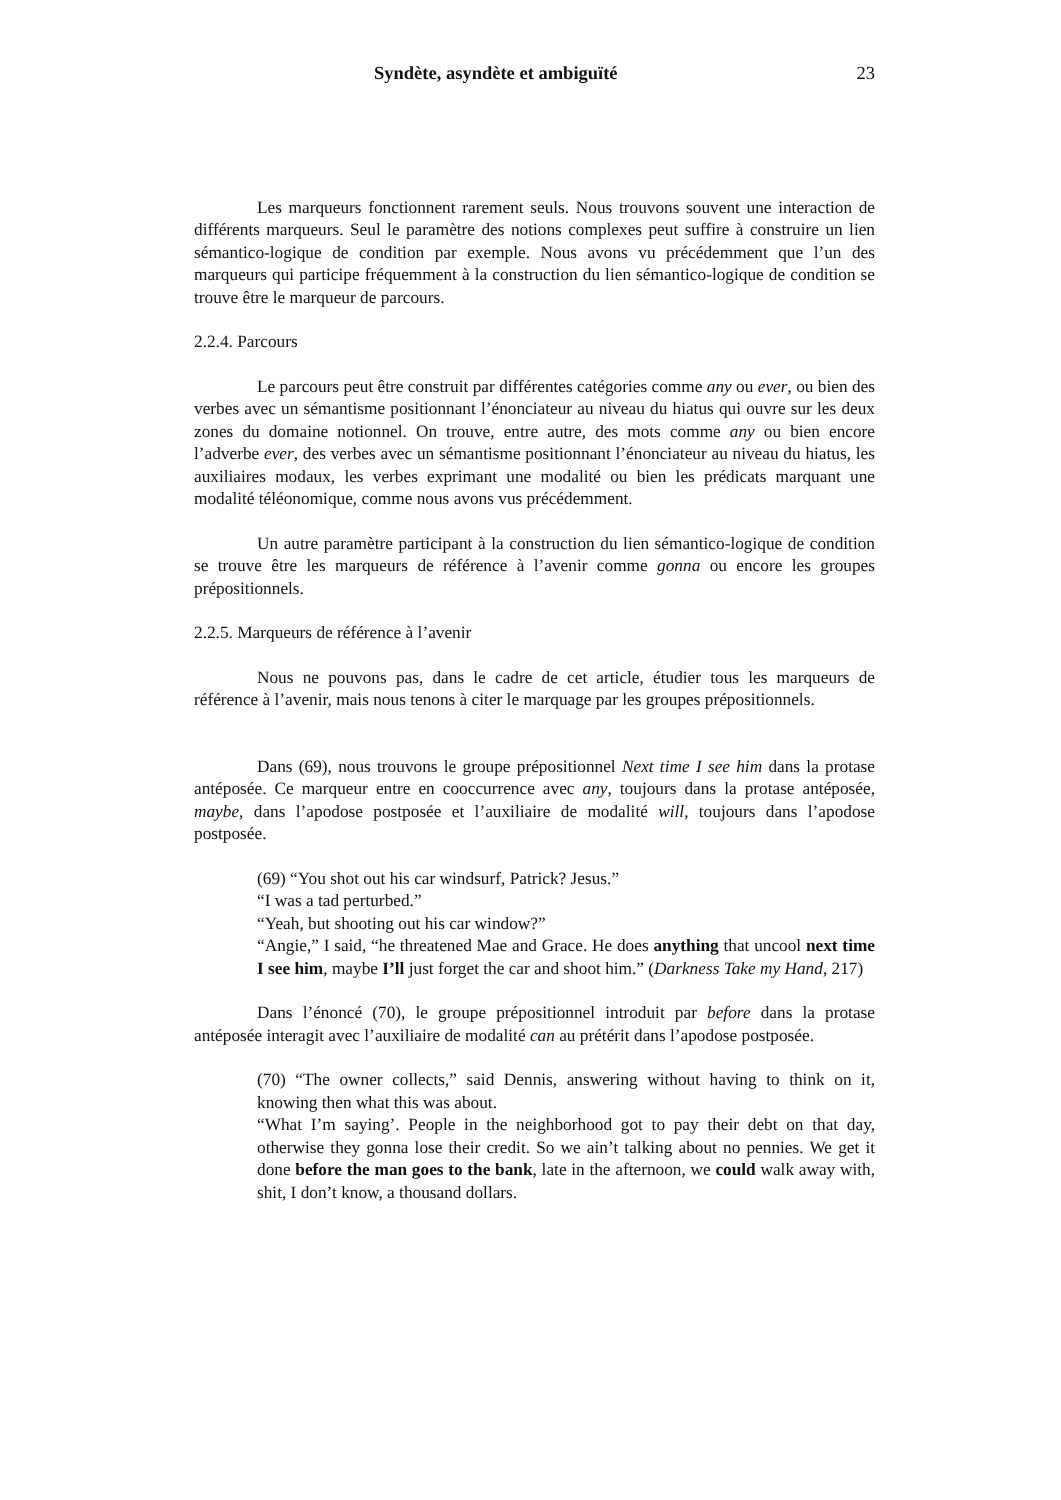Syndète, asyndète et ambiguïté 23
Les marqueurs fonctionnent rarement seuls. Nous trouvons souvent une interaction de différents marqueurs. Seul le paramètre des notions complexes peut suffire à construire un lien sémantico-logique de condition par exemple. Nous avons vu précédemment que l’un des marqueurs qui participe fréquemment à la construction du lien sémantico-logique de condition se trouve être le marqueur de parcours.
2.2.4. Parcours
Le parcours peut être construit par différentes catégories comme any ou ever, ou bien des verbes avec un sémantisme positionnant l’énonciateur au niveau du hiatus qui ouvre sur les deux zones du domaine notionnel. On trouve, entre autre, des mots comme any ou bien encore l’adverbe ever, des verbes avec un sémantisme positionnant l’énonciateur au niveau du hiatus, les auxiliaires modaux, les verbes exprimant une modalité ou bien les prédicats marquant une modalité téléonomique, comme nous avons vus précédemment.
Un autre paramètre participant à la construction du lien sémantico-logique de condition se trouve être les marqueurs de référence à l’avenir comme gonna ou encore les groupes prépositionnels.
2.2.5. Marqueurs de référence à l’avenir
Nous ne pouvons pas, dans le cadre de cet article, étudier tous les marqueurs de référence à l’avenir, mais nous tenons à citer le marquage par les groupes prépositionnels.
Dans (69), nous trouvons le groupe prépositionnel Next time I see him dans la protase antéposée. Ce marqueur entre en cooccurrence avec any, toujours dans la protase antéposée, maybe, dans l’apodose postposée et l’auxiliaire de modalité will, toujours dans l’apodose postposée.
(69) “You shot out his car windsurf, Patrick? Jesus.”
“I was a tad perturbed.”
“Yeah, but shooting out his car window?”
“Angie,” I said, “he threatened Mae and Grace. He does anything that uncool next time I see him, maybe I’ll just forget the car and shoot him.” (Darkness Take my Hand, 217)
Dans l’énoncé (70), le groupe prépositionnel introduit par before dans la protase antéposée interagit avec l’auxiliaire de modalité can au prétérit dans l’apodose postposée.
(70) “The owner collects,” said Dennis, answering without having to think on it, knowing then what this was about.
“What I’m saying’. People in the neighborhood got to pay their debt on that day, otherwise they gonna lose their credit. So we ain’t talking about no pennies. We get it done before the man goes to the bank, late in the afternoon, we could walk away with, shit, I don’t know, a thousand dollars.